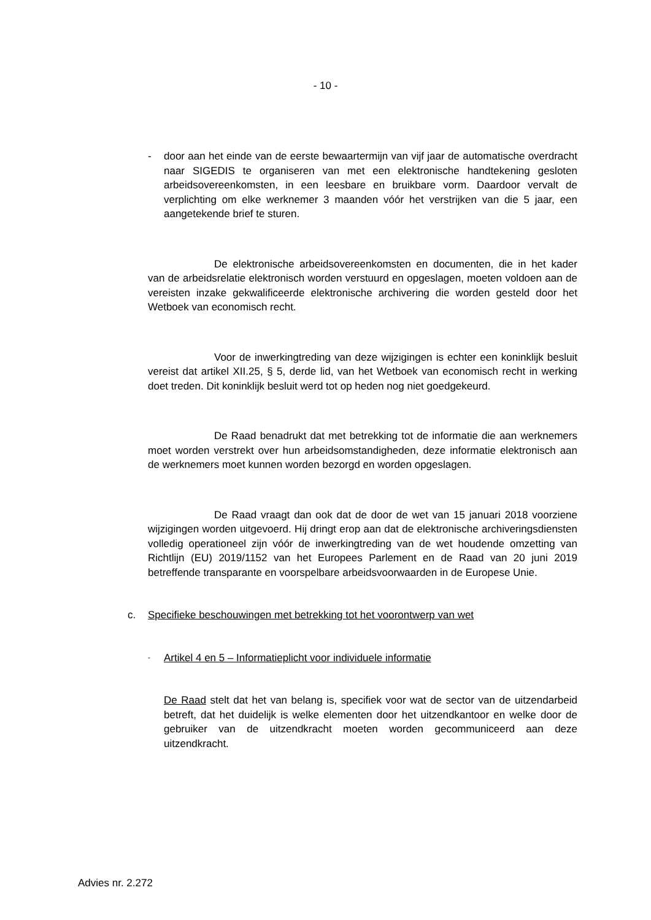- 10 -
- door aan het einde van de eerste bewaartermijn van vijf jaar de automatische overdracht naar SIGEDIS te organiseren van met een elektronische handtekening gesloten arbeidsovereenkomsten, in een leesbare en bruikbare vorm. Daardoor vervalt de verplichting om elke werknemer 3 maanden vóór het verstrijken van die 5 jaar, een aangetekende brief te sturen.
De elektronische arbeidsovereenkomsten en documenten, die in het kader van de arbeidsrelatie elektronisch worden verstuurd en opgeslagen, moeten voldoen aan de vereisten inzake gekwalificeerde elektronische archivering die worden gesteld door het Wetboek van economisch recht.
Voor de inwerkingtreding van deze wijzigingen is echter een koninklijk besluit vereist dat artikel XII.25, § 5, derde lid, van het Wetboek van economisch recht in werking doet treden. Dit koninklijk besluit werd tot op heden nog niet goedgekeurd.
De Raad benadrukt dat met betrekking tot de informatie die aan werknemers moet worden verstrekt over hun arbeidsomstandigheden, deze informatie elektronisch aan de werknemers moet kunnen worden bezorgd en worden opgeslagen.
De Raad vraagt dan ook dat de door de wet van 15 januari 2018 voorziene wijzigingen worden uitgevoerd. Hij dringt erop aan dat de elektronische archiveringsdiensten volledig operationeel zijn vóór de inwerkingtreding van de wet houdende omzetting van Richtlijn (EU) 2019/1152 van het Europees Parlement en de Raad van 20 juni 2019 betreffende transparante en voorspelbare arbeidsvoorwaarden in de Europese Unie.
c. Specifieke beschouwingen met betrekking tot het voorontwerp van wet
- Artikel 4 en 5 – Informatieplicht voor individuele informatie
De Raad stelt dat het van belang is, specifiek voor wat de sector van de uitzendarbeid betreft, dat het duidelijk is welke elementen door het uitzendkantoor en welke door de gebruiker van de uitzendkracht moeten worden gecommuniceerd aan deze uitzendkracht.
Advies nr. 2.272